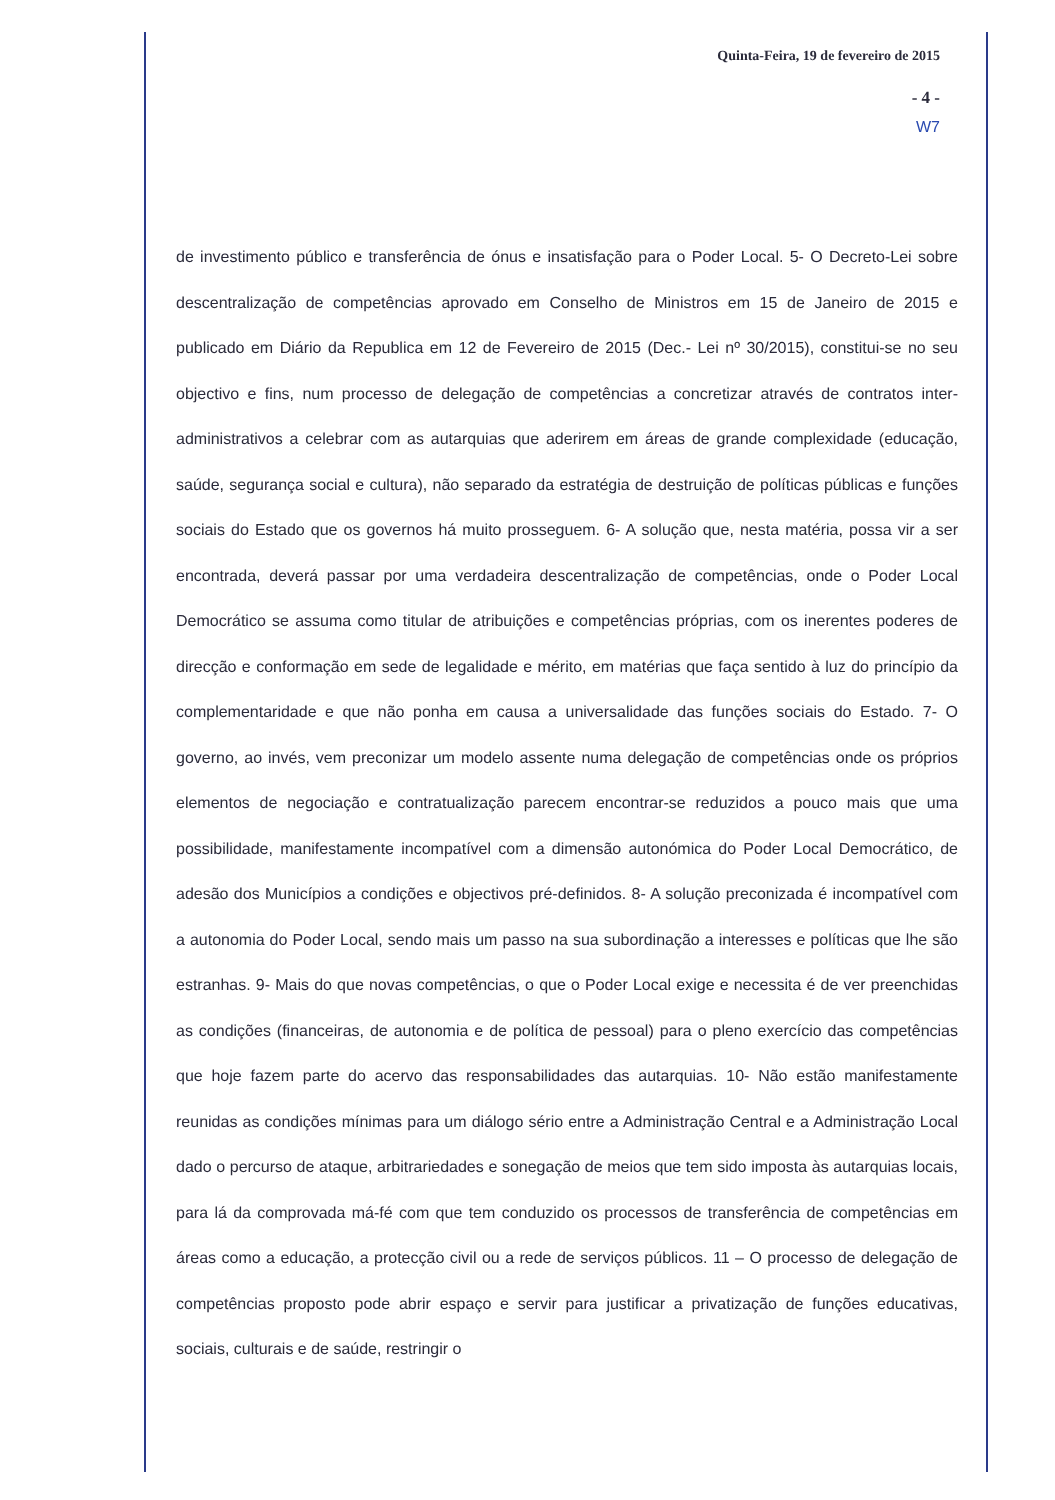Quinta-Feira, 19 de fevereiro de 2015
- 4 -
W7
de investimento público e transferência de ónus e insatisfação para o Poder Local. 5- O Decreto-Lei sobre descentralização de competências aprovado em Conselho de Ministros em 15 de Janeiro de 2015 e publicado em Diário da Republica em 12 de Fevereiro de 2015 (Dec.- Lei nº 30/2015), constitui-se no seu objectivo e fins, num processo de delegação de competências a concretizar através de contratos inter-administrativos a celebrar com as autarquias que aderirem em áreas de grande complexidade (educação, saúde, segurança social e cultura), não separado da estratégia de destruição de políticas públicas e funções sociais do Estado que os governos há muito prosseguem. 6- A solução que, nesta matéria, possa vir a ser encontrada, deverá passar por uma verdadeira descentralização de competências, onde o Poder Local Democrático se assuma como titular de atribuições e competências próprias, com os inerentes poderes de direcção e conformação em sede de legalidade e mérito, em matérias que faça sentido à luz do princípio da complementaridade e que não ponha em causa a universalidade das funções sociais do Estado. 7- O governo, ao invés, vem preconizar um modelo assente numa delegação de competências onde os próprios elementos de negociação e contratualização parecem encontrar-se reduzidos a pouco mais que uma possibilidade, manifestamente incompatível com a dimensão autonómica do Poder Local Democrático, de adesão dos Municípios a condições e objectivos pré-definidos. 8- A solução preconizada é incompatível com a autonomia do Poder Local, sendo mais um passo na sua subordinação a interesses e políticas que lhe são estranhas. 9- Mais do que novas competências, o que o Poder Local exige e necessita é de ver preenchidas as condições (financeiras, de autonomia e de política de pessoal) para o pleno exercício das competências que hoje fazem parte do acervo das responsabilidades das autarquias. 10- Não estão manifestamente reunidas as condições mínimas para um diálogo sério entre a Administração Central e a Administração Local dado o percurso de ataque, arbitrariedades e sonegação de meios que tem sido imposta às autarquias locais, para lá da comprovada má-fé com que tem conduzido os processos de transferência de competências em áreas como a educação, a protecção civil ou a rede de serviços públicos. 11 – O processo de delegação de competências proposto pode abrir espaço e servir para justificar a privatização de funções educativas, sociais, culturais e de saúde, restringir o